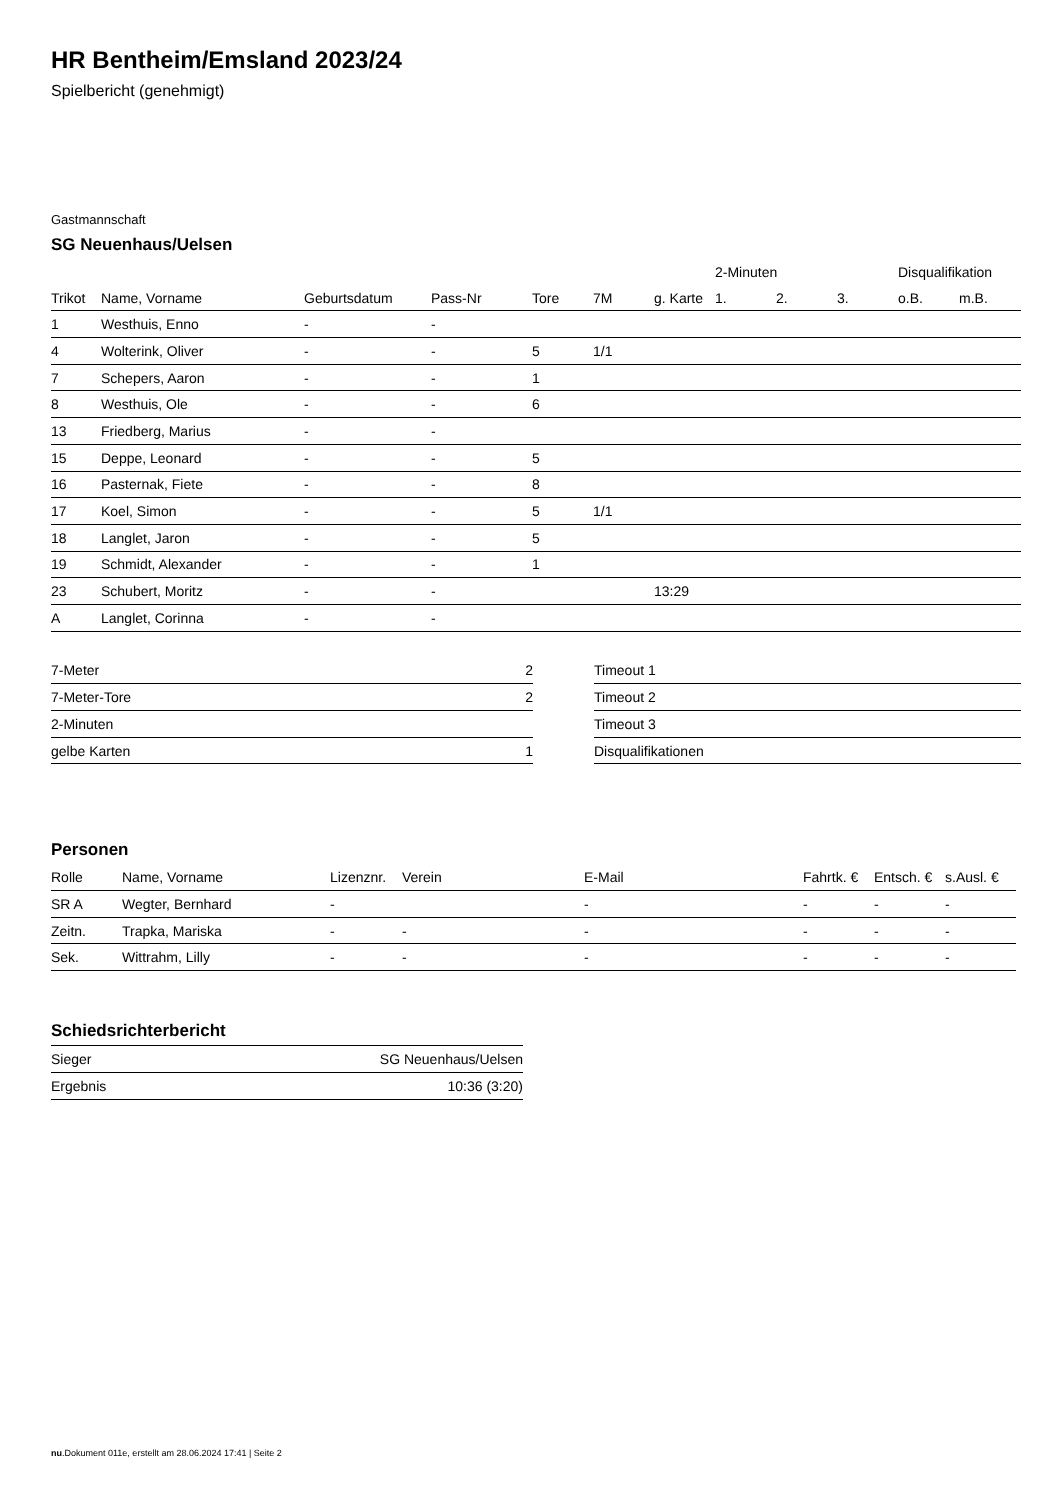HR Bentheim/Emsland 2023/24
Spielbericht (genehmigt)
Gastmannschaft
SG Neuenhaus/Uelsen
| | | | | | | | 2-Minuten | | | Disqualifikation | |
| Trikot | Name, Vorname | Geburtsdatum | Pass-Nr | Tore | 7M | g. Karte | 1. | 2. | 3. | o.B. | m.B. |
| 1 | Westhuis, Enno | - | - | | | | | | | | |
| 4 | Wolterink, Oliver | - | - | 5 | 1/1 | | | | | | |
| 7 | Schepers, Aaron | - | - | 1 | | | | | | | |
| 8 | Westhuis, Ole | - | - | 6 | | | | | | | |
| 13 | Friedberg, Marius | - | - | | | | | | | | |
| 15 | Deppe, Leonard | - | - | 5 | | | | | | | |
| 16 | Pasternak, Fiete | - | - | 8 | | | | | | | |
| 17 | Koel, Simon | - | - | 5 | 1/1 | | | | | | |
| 18 | Langlet, Jaron | - | - | 5 | | | | | | | |
| 19 | Schmidt, Alexander | - | - | 1 | | | | | | | |
| 23 | Schubert, Moritz | - | - | | | 13:29 | | | | | |
| A | Langlet, Corinna | - | - | | | | | | | | |
| 7-Meter | 2 |
| 7-Meter-Tore | 2 |
| 2-Minuten | |
| gelbe Karten | 1 |
| Timeout 1 |
| Timeout 2 |
| Timeout 3 |
| Disqualifikationen |
Personen
| Rolle | Name, Vorname | Lizenznr. | Verein | E-Mail | Fahrtk. € | Entsch. € | s.Ausl. € |
| --- | --- | --- | --- | --- | --- | --- | --- |
| SR A | Wegter, Bernhard | - | | - | - | - | - |
| Zeitn. | Trapka, Mariska | - | - | - | - | - | - |
| Sek. | Wittrahm, Lilly | - | - | - | - | - | - |
Schiedsrichterbericht
| Sieger | SG Neuenhaus/Uelsen |
| Ergebnis | 10:36 (3:20) |
nu.Dokument 011e, erstellt am 28.06.2024 17:41 | Seite 2